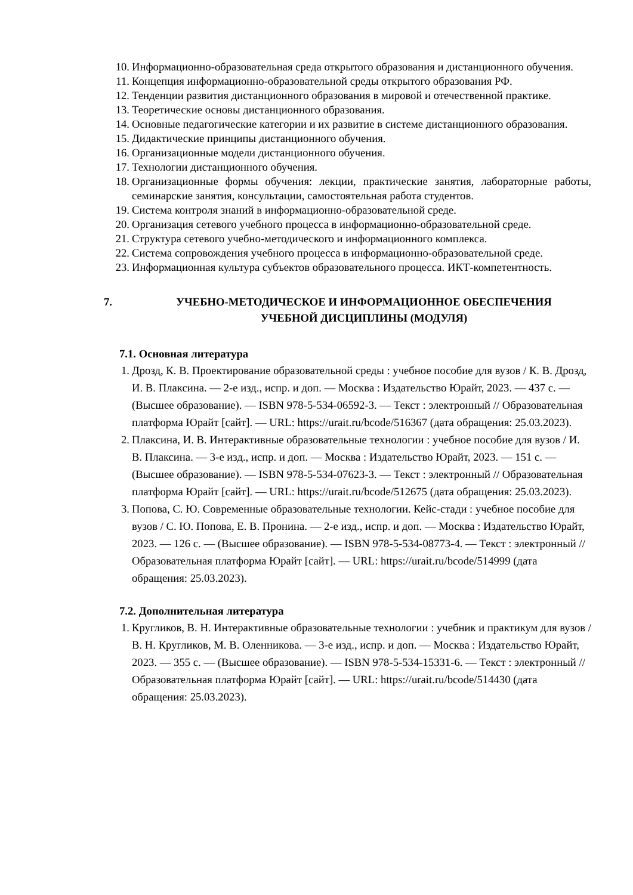10. Информационно-образовательная среда открытого образования и дистанционного обучения.
11. Концепция информационно-образовательной среды открытого образования РФ.
12. Тенденции развития дистанционного образования в мировой и отечественной практике.
13. Теоретические основы дистанционного образования.
14. Основные педагогические категории и их развитие в системе дистанционного образования.
15. Дидактические принципы дистанционного обучения.
16. Организационные модели дистанционного обучения.
17. Технологии дистанционного обучения.
18. Организационные формы обучения: лекции, практические занятия, лабораторные работы, семинарские занятия, консультации, самостоятельная работа студентов.
19. Система контроля знаний в информационно-образовательной среде.
20. Организация сетевого учебного процесса в информационно-образовательной среде.
21. Структура сетевого учебно-методического и информационного комплекса.
22. Система сопровождения учебного процесса в информационно-образовательной среде.
23. Информационная культура субъектов образовательного процесса. ИКТ-компетентность.
7. УЧЕБНО-МЕТОДИЧЕСКОЕ И ИНФОРМАЦИОННОЕ ОБЕСПЕЧЕНИЯ
УЧЕБНОЙ ДИСЦИПЛИНЫ (МОДУЛЯ)
7.1. Основная литература
1. Дрозд, К. В. Проектирование образовательной среды : учебное пособие для вузов / К. В. Дрозд, И. В. Плаксина. — 2-е изд., испр. и доп. — Москва : Издательство Юрайт, 2023. — 437 с. — (Высшее образование). — ISBN 978-5-534-06592-3. — Текст : электронный // Образовательная платформа Юрайт [сайт]. — URL: https://urait.ru/bcode/516367 (дата обращения: 25.03.2023).
2. Плаксина, И. В. Интерактивные образовательные технологии : учебное пособие для вузов / И. В. Плаксина. — 3-е изд., испр. и доп. — Москва : Издательство Юрайт, 2023. — 151 с. — (Высшее образование). — ISBN 978-5-534-07623-3. — Текст : электронный // Образовательная платформа Юрайт [сайт]. — URL: https://urait.ru/bcode/512675 (дата обращения: 25.03.2023).
3. Попова, С. Ю. Современные образовательные технологии. Кейс-стади : учебное пособие для вузов / С. Ю. Попова, Е. В. Пронина. — 2-е изд., испр. и доп. — Москва : Издательство Юрайт, 2023. — 126 с. — (Высшее образование). — ISBN 978-5-534-08773-4. — Текст : электронный // Образовательная платформа Юрайт [сайт]. — URL: https://urait.ru/bcode/514999 (дата обращения: 25.03.2023).
7.2. Дополнительная литература
1. Кругликов, В. Н. Интерактивные образовательные технологии : учебник и практикум для вузов / В. Н. Кругликов, М. В. Оленникова. — 3-е изд., испр. и доп. — Москва : Издательство Юрайт, 2023. — 355 с. — (Высшее образование). — ISBN 978-5-534-15331-6. — Текст : электронный // Образовательная платформа Юрайт [сайт]. — URL: https://urait.ru/bcode/514430 (дата обращения: 25.03.2023).